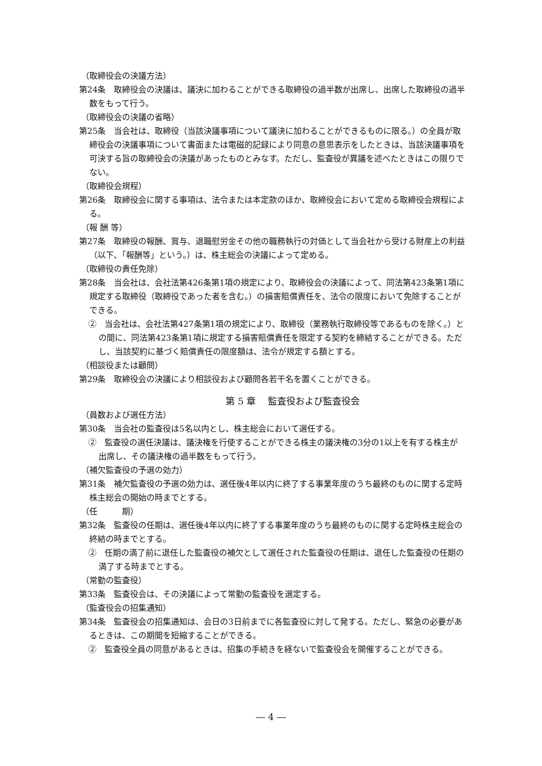（取締役会の決議方法）
第24条　取締役会の決議は、議決に加わることができる取締役の過半数が出席し、出席した取締役の過半数をもって行う。
（取締役会の決議の省略）
第25条　当会社は、取締役（当該決議事項について議決に加わることができるものに限る。）の全員が取締役会の決議事項について書面または電磁的記録により同意の意思表示をしたときは、当該決議事項を可決する旨の取締役会の決議があったものとみなす。ただし、監査役が異議を述べたときはこの限りでない。
（取締役会規程）
第26条　取締役会に関する事項は、法令または本定款のほか、取締役会において定める取締役会規程による。
（報 酬 等）
第27条　取締役の報酬、賞与、退職慰労金その他の職務執行の対価として当会社から受ける財産上の利益（以下､「報酬等」という。）は、株主総会の決議によって定める。
（取締役の責任免除）
第28条　当会社は、会社法第426条第1項の規定により、取締役会の決議によって、同法第423条第1項に規定する取締役（取締役であった者を含む。）の損害賠償責任を、法令の限度において免除することができる。
②　当会社は、会社法第427条第1項の規定により、取締役（業務執行取締役等であるものを除く。）との間に、同法第423条第1項に規定する損害賠償責任を限定する契約を締結することができる。ただし、当該契約に基づく賠償責任の限度額は、法令が規定する額とする。
（相談役または顧問）
第29条　取締役会の決議により相談役および顧問各若干名を置くことができる。
第 5 章　 監査役および監査役会
（員数および選任方法）
第30条　当会社の監査役は5名以内とし、株主総会において選任する。
②　監査役の選任決議は、議決権を行使することができる株主の議決権の3分の1以上を有する株主が出席し、その議決権の過半数をもって行う。
（補欠監査役の予選の効力）
第31条　補欠監査役の予選の効力は、選任後4年以内に終了する事業年度のうち最終のものに関する定時株主総会の開始の時までとする。
（任　　　期）
第32条　監査役の任期は、選任後4年以内に終了する事業年度のうち最終のものに関する定時株主総会の終結の時までとする。
②　任期の満了前に退任した監査役の補欠として選任された監査役の任期は、退任した監査役の任期の満了する時までとする。
（常勤の監査役）
第33条　監査役会は、その決議によって常勤の監査役を選定する。
（監査役会の招集通知）
第34条　監査役会の招集通知は、会日の3日前までに各監査役に対して発する。ただし、緊急の必要があるときは、この期間を短縮することができる。
②　監査役全員の同意があるときは、招集の手続きを経ないで監査役会を開催することができる。
― 4 ―